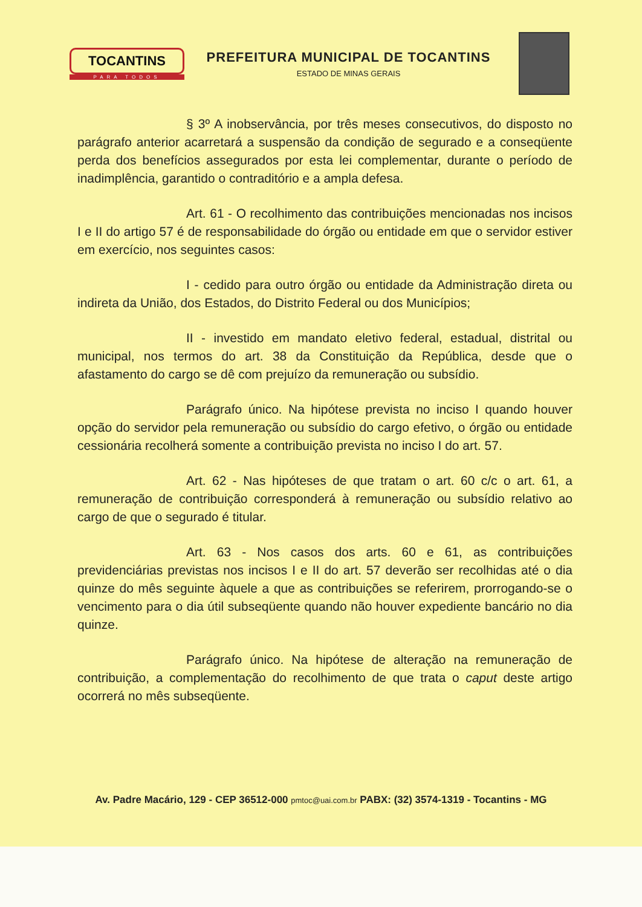TOCANTINS
PARA TODOS
PREFEITURA MUNICIPAL DE TOCANTINS
ESTADO DE MINAS GERAIS
§ 3º A inobservância, por três meses consecutivos, do disposto no parágrafo anterior acarretará a suspensão da condição de segurado e a conseqüente perda dos benefícios assegurados por esta lei complementar, durante o período de inadimplência, garantido o contraditório e a ampla defesa.
Art. 61 - O recolhimento das contribuições mencionadas nos incisos I e II do artigo 57 é de responsabilidade do órgão ou entidade em que o servidor estiver em exercício, nos seguintes casos:
I - cedido para outro órgão ou entidade da Administração direta ou indireta da União, dos Estados, do Distrito Federal ou dos Municípios;
II - investido em mandato eletivo federal, estadual, distrital ou municipal, nos termos do art. 38 da Constituição da República, desde que o afastamento do cargo se dê com prejuízo da remuneração ou subsídio.
Parágrafo único. Na hipótese prevista no inciso I quando houver opção do servidor pela remuneração ou subsídio do cargo efetivo, o órgão ou entidade cessionária recolherá somente a contribuição prevista no inciso I do art. 57.
Art. 62 - Nas hipóteses de que tratam o art. 60 c/c o art. 61, a remuneração de contribuição corresponderá à remuneração ou subsídio relativo ao cargo de que o segurado é titular.
Art. 63 - Nos casos dos arts. 60 e 61, as contribuições previdenciárias previstas nos incisos I e II do art. 57 deverão ser recolhidas até o dia quinze do mês seguinte àquele a que as contribuições se referirem, prorrogando-se o vencimento para o dia útil subseqüente quando não houver expediente bancário no dia quinze.
Parágrafo único. Na hipótese de alteração na remuneração de contribuição, a complementação do recolhimento de que trata o caput deste artigo ocorrerá no mês subseqüente.
Av. Padre Macário, 129 - CEP 36512-000 pmtoc@uai.com.br PABX: (32) 3574-1319 - Tocantins - MG